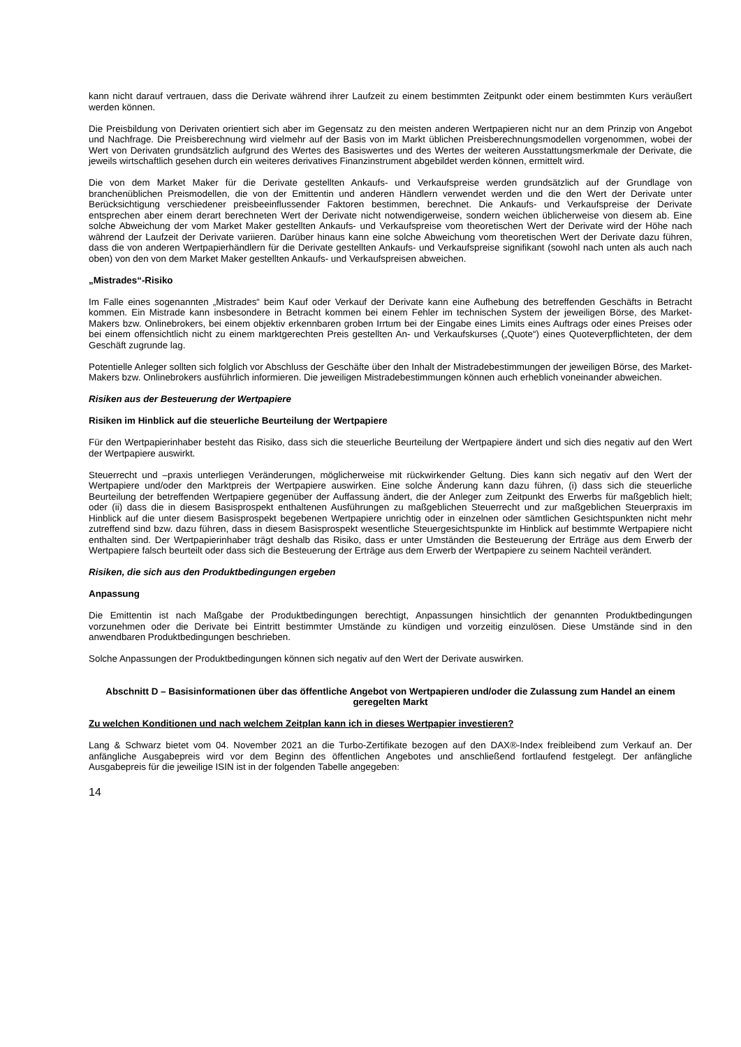kann nicht darauf vertrauen, dass die Derivate während ihrer Laufzeit zu einem bestimmten Zeitpunkt oder einem bestimmten Kurs veräußert werden können.
Die Preisbildung von Derivaten orientiert sich aber im Gegensatz zu den meisten anderen Wertpapieren nicht nur an dem Prinzip von Angebot und Nachfrage. Die Preisberechnung wird vielmehr auf der Basis von im Markt üblichen Preisberechnungsmodellen vorgenommen, wobei der Wert von Derivaten grundsätzlich aufgrund des Wertes des Basiswertes und des Wertes der weiteren Ausstattungsmerkmale der Derivate, die jeweils wirtschaftlich gesehen durch ein weiteres derivatives Finanzinstrument abgebildet werden können, ermittelt wird.
Die von dem Market Maker für die Derivate gestellten Ankaufs- und Verkaufspreise werden grundsätzlich auf der Grundlage von branchenüblichen Preismodellen, die von der Emittentin und anderen Händlern verwendet werden und die den Wert der Derivate unter Berücksichtigung verschiedener preisbeeinflussender Faktoren bestimmen, berechnet. Die Ankaufs- und Verkaufspreise der Derivate entsprechen aber einem derart berechneten Wert der Derivate nicht notwendigerweise, sondern weichen üblicherweise von diesem ab. Eine solche Abweichung der vom Market Maker gestellten Ankaufs- und Verkaufspreise vom theoretischen Wert der Derivate wird der Höhe nach während der Laufzeit der Derivate variieren. Darüber hinaus kann eine solche Abweichung vom theoretischen Wert der Derivate dazu führen, dass die von anderen Wertpapierhändlern für die Derivate gestellten Ankaufs- und Verkaufspreise signifikant (sowohl nach unten als auch nach oben) von den von dem Market Maker gestellten Ankaufs- und Verkaufspreisen abweichen.
„Mistrades“-Risiko
Im Falle eines sogenannten „Mistrades“ beim Kauf oder Verkauf der Derivate kann eine Aufhebung des betreffenden Geschäfts in Betracht kommen. Ein Mistrade kann insbesondere in Betracht kommen bei einem Fehler im technischen System der jeweiligen Börse, des Market-Makers bzw. Onlinebrokers, bei einem objektiv erkennbaren groben Irrtum bei der Eingabe eines Limits eines Auftrags oder eines Preises oder bei einem offensichtlich nicht zu einem marktgerechten Preis gestellten An- und Verkaufskurses („Quote“) eines Quoteverpflichteten, der dem Geschäft zugrunde lag.
Potentielle Anleger sollten sich folglich vor Abschluss der Geschäfte über den Inhalt der Mistradebestimmungen der jeweiligen Börse, des Market-Makers bzw. Onlinebrokers ausführlich informieren. Die jeweiligen Mistradebestimmungen können auch erheblich voneinander abweichen.
Risiken aus der Besteuerung der Wertpapiere
Risiken im Hinblick auf die steuerliche Beurteilung der Wertpapiere
Für den Wertpapierinhaber besteht das Risiko, dass sich die steuerliche Beurteilung der Wertpapiere ändert und sich dies negativ auf den Wert der Wertpapiere auswirkt.
Steuerrecht und –praxis unterliegen Veränderungen, möglicherweise mit rückwirkender Geltung. Dies kann sich negativ auf den Wert der Wertpapiere und/oder den Marktpreis der Wertpapiere auswirken. Eine solche Änderung kann dazu führen, (i) dass sich die steuerliche Beurteilung der betreffenden Wertpapiere gegenüber der Auffassung ändert, die der Anleger zum Zeitpunkt des Erwerbs für maßgeblich hielt; oder (ii) dass die in diesem Basisprospekt enthaltenen Ausführungen zu maßgeblichen Steuerrecht und zur maßgeblichen Steuerpraxis im Hinblick auf die unter diesem Basisprospekt begebenen Wertpapiere unrichtig oder in einzelnen oder sämtlichen Gesichtspunkten nicht mehr zutreffend sind bzw. dazu führen, dass in diesem Basisprospekt wesentliche Steuergesichtspunkte im Hinblick auf bestimmte Wertpapiere nicht enthalten sind. Der Wertpapierinhaber trägt deshalb das Risiko, dass er unter Umständen die Besteuerung der Erträge aus dem Erwerb der Wertpapiere falsch beurteilt oder dass sich die Besteuerung der Erträge aus dem Erwerb der Wertpapiere zu seinem Nachteil verändert.
Risiken, die sich aus den Produktbedingungen ergeben
Anpassung
Die Emittentin ist nach Maßgabe der Produktbedingungen berechtigt, Anpassungen hinsichtlich der genannten Produktbedingungen vorzunehmen oder die Derivate bei Eintritt bestimmter Umstände zu kündigen und vorzeitig einzulösen. Diese Umstände sind in den anwendbaren Produktbedingungen beschrieben.
Solche Anpassungen der Produktbedingungen können sich negativ auf den Wert der Derivate auswirken.
Abschnitt D – Basisinformationen über das öffentliche Angebot von Wertpapieren und/oder die Zulassung zum Handel an einem geregelten Markt
Zu welchen Konditionen und nach welchem Zeitplan kann ich in dieses Wertpapier investieren?
Lang & Schwarz bietet vom 04. November 2021 an die Turbo-Zertifikate bezogen auf den DAX®-Index freibleibend zum Verkauf an. Der anfängliche Ausgabepreis wird vor dem Beginn des öffentlichen Angebotes und anschließend fortlaufend festgelegt. Der anfängliche Ausgabepreis für die jeweilige ISIN ist in der folgenden Tabelle angegeben:
14